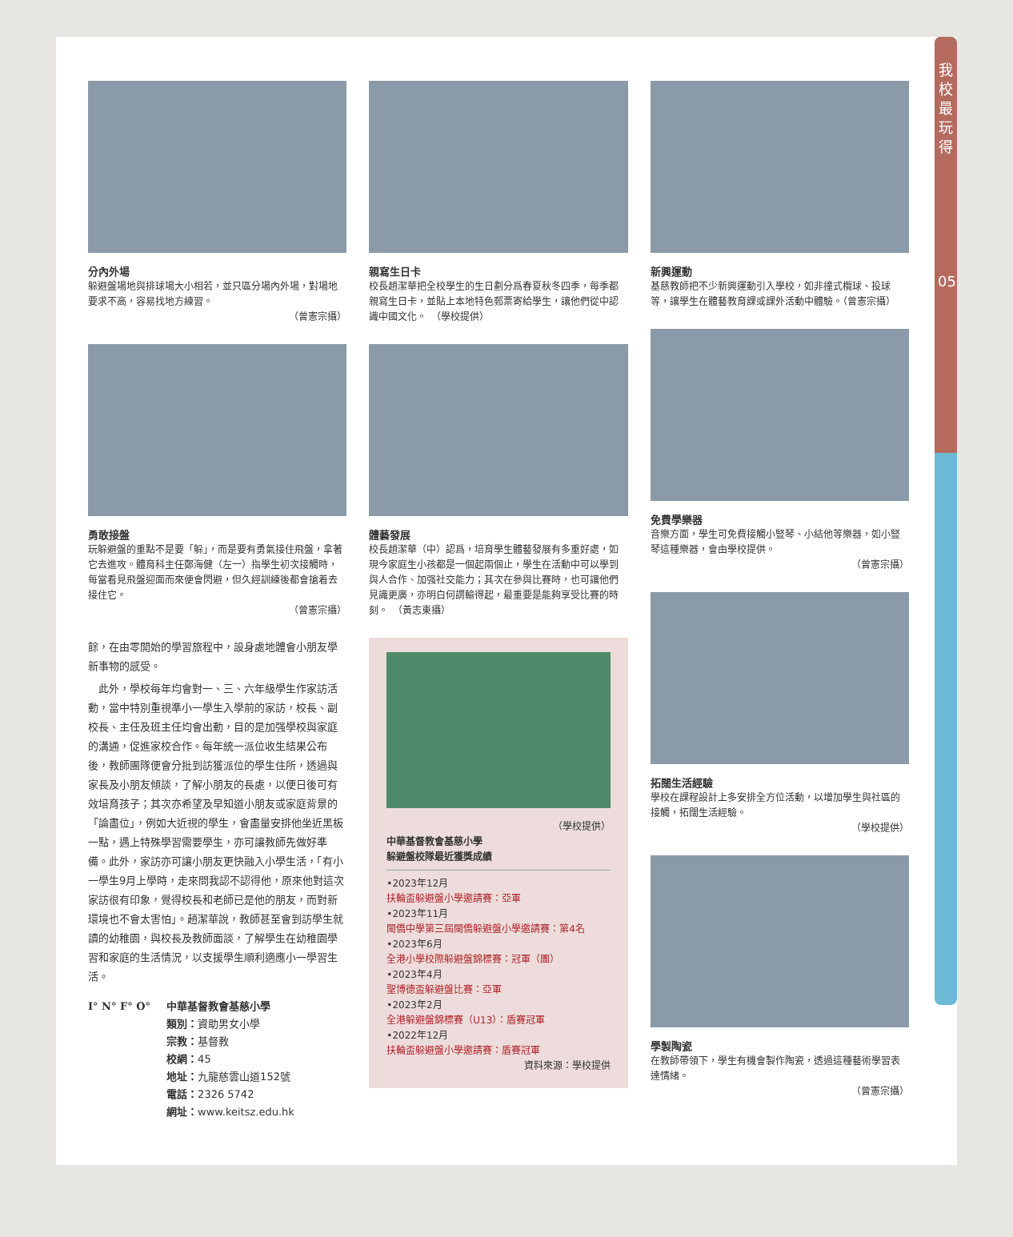我
校
最
玩
得
05
分內外場
躲避盤場地與排球場大小相若，並只區分場內外場，對場地要求不高，容易找地方練習。
（曾憲宗攝）
勇敢接盤
玩躲避盤的重點不是要「躲」，而是要有勇氣接住飛盤，拿著它去進攻。體育科主任鄭海健（左一）指學生初次接觸時，每當看見飛盤迎面而來便會閃避，但久經訓練後都會搶着去接住它。
（曾憲宗攝）
餘，在由零開始的學習旅程中，設身處地體會小朋友學新事物的感受。
　此外，學校每年均會對一、三、六年級學生作家訪活動，當中特別重視準小一學生入學前的家訪，校長、副校長、主任及班主任均會出動，目的是加强學校與家庭的溝通，促進家校合作。每年統一派位收生結果公布後，教師團隊便會分批到訪獲派位的學生住所，透過與家長及小朋友傾談，了解小朋友的長處，以便日後可有效培育孩子；其次亦希望及早知道小朋友或家庭背景的「論盡位」，例如大近視的學生，會盡量安排他坐近黑板一點，遇上特殊學習需要學生，亦可讓教師先做好準備。此外，家訪亦可讓小朋友更快融入小學生活，「有小一學生9月上學時，走來問我認不認得他，原來他對這次家訪很有印象，覺得校長和老師已是他的朋友，而對新環境也不會太害怕」。趙潔華說，教師甚至會到訪學生就讀的幼稚園，與校長及教師面談，了解學生在幼稚園學習和家庭的生活情況，以支援學生順利適應小一學習生活。
I° N° F° O° 中華基督教會基慈小學
類別：資助男女小學
宗教：基督教
校網：45
地址：九龍慈雲山道152號
電話：2326 5742
網址：www.keitsz.edu.hk
親寫生日卡
校長趙潔華把全校學生的生日劃分爲春夏秋冬四季，每季都親寫生日卡，並貼上本地特色郵票寄給學生，讓他們從中認識中國文化。　（學校提供）
體藝發展
校長趙潔華（中）認爲，培育學生體藝發展有多重好處，如現今家庭生小孩都是一個起兩個止，學生在活動中可以學到與人合作、加强社交能力；其次在參與比賽時，也可讓他們見識更廣，亦明白何謂輸得起，最重要是能夠享受比賽的時刻。　（黃志東攝）
（學校提供）
中華基督教會基慈小學
躲避盤校隊最近獲獎成績
•2023年12月
扶輪盃躲避盤小學邀請賽：亞軍
•2023年11月
閩僑中學第三屆閩僑躲避盤小學邀請賽：第4名
•2023年6月
全港小學校際躲避盤錦標賽：冠軍（團）
•2023年4月
聖博德盃躲避盤比賽：亞軍
•2023年2月
全港躲避盤錦標賽（U13）：盾賽冠軍
•2022年12月
扶輪盃躲避盤小學邀請賽：盾賽冠軍
資料來源：學校提供
新興運動
基慈教師把不少新興運動引入學校，如非撞式欖球、投球等，讓學生在體藝教育課或課外活動中體驗。（曾憲宗攝）
免費學樂器
音樂方面，學生可免費接觸小豎琴、小結他等樂器，如小豎琴這種樂器，會由學校提供。
（曾憲宗攝）
拓闊生活經驗
學校在課程設計上多安排全方位活動，以增加學生與社區的接觸，拓闊生活經驗。
（學校提供）
學製陶瓷
在教師帶領下，學生有機會製作陶瓷，透過這種藝術學習表達情緒。
（曾憲宗攝）